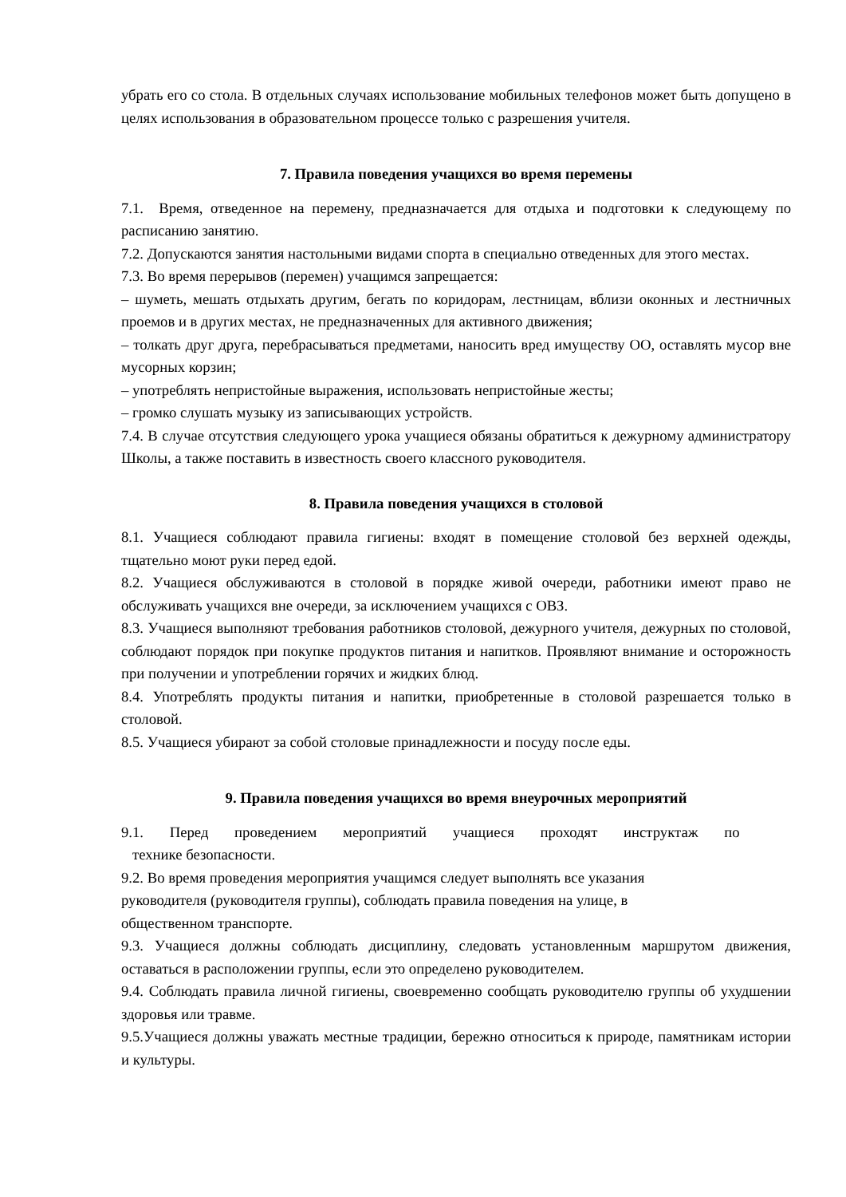убрать его со стола. В отдельных случаях использование мобильных телефонов может быть допущено в целях использования в образовательном процессе только с разрешения учителя.
7. Правила поведения учащихся во время перемены
7.1. Время, отведенное на перемену, предназначается для отдыха и подготовки к следующему по расписанию занятию.
7.2. Допускаются занятия настольными видами спорта в специально отведенных для этого местах.
7.3. Во время перерывов (перемен) учащимся запрещается:
– шуметь, мешать отдыхать другим, бегать по коридорам, лестницам, вблизи оконных и лестничных проемов и в других местах, не предназначенных для активного движения;
– толкать друг друга, перебрасываться предметами, наносить вред имуществу ОО, оставлять мусор вне мусорных корзин;
– употреблять непристойные выражения, использовать непристойные жесты;
– громко слушать музыку из записывающих устройств.
7.4. В случае отсутствия следующего урока учащиеся обязаны обратиться к дежурному администратору Школы, а также поставить в известность своего классного руководителя.
8. Правила поведения учащихся в столовой
8.1. Учащиеся соблюдают правила гигиены: входят в помещение столовой без верхней одежды, тщательно моют руки перед едой.
8.2. Учащиеся обслуживаются в столовой в порядке живой очереди, работники имеют право не обслуживать учащихся вне очереди, за исключением учащихся с ОВЗ.
8.3. Учащиеся выполняют требования работников столовой, дежурного учителя, дежурных по столовой, соблюдают порядок при покупке продуктов питания и напитков. Проявляют внимание и осторожность при получении и употреблении горячих и жидких блюд.
8.4. Употреблять продукты питания и напитки, приобретенные в столовой разрешается только в столовой.
8.5. Учащиеся убирают за собой столовые принадлежности и посуду после еды.
9. Правила поведения учащихся во время внеурочных мероприятий
9.1. Перед проведением мероприятий учащиеся проходят инструктаж по
технике безопасности.
9.2. Во время проведения мероприятия учащимся следует выполнять все указания
руководителя (руководителя группы), соблюдать правила поведения на улице, в
общественном транспорте.
9.3. Учащиеся должны соблюдать дисциплину, следовать установленным маршрутом движения, оставаться в расположении группы, если это определено руководителем.
9.4. Соблюдать правила личной гигиены, своевременно сообщать руководителю группы об ухудшении здоровья или травме.
9.5.Учащиеся должны уважать местные традиции, бережно относиться к природе, памятникам истории и культуры.